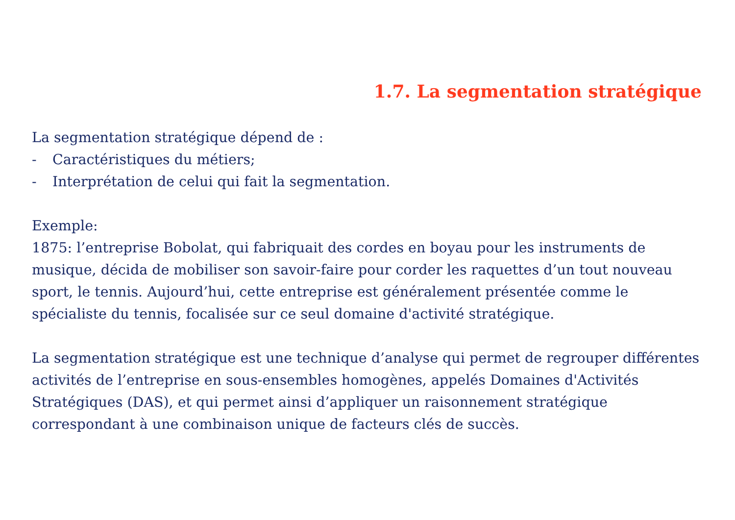1.7. La segmentation stratégique
La segmentation stratégique dépend de :
- Caractéristiques du métiers;
- Interprétation de celui qui fait la segmentation.
Exemple:
1875: l’entreprise Bobolat, qui fabriquait des cordes en boyau pour les instruments de musique, décida de mobiliser son savoir-faire pour corder les raquettes d’un tout nouveau sport, le tennis. Aujourd’hui, cette entreprise est généralement présentée comme le spécialiste du tennis, focalisée sur ce seul domaine d'activité stratégique.
La segmentation stratégique est une technique d’analyse qui permet de regrouper différentes activités de l’entreprise en sous-ensembles homogènes, appelés Domaines d'Activités Stratégiques (DAS), et qui permet ainsi d’appliquer un raisonnement stratégique correspondant à une combinaison unique de facteurs clés de succès.